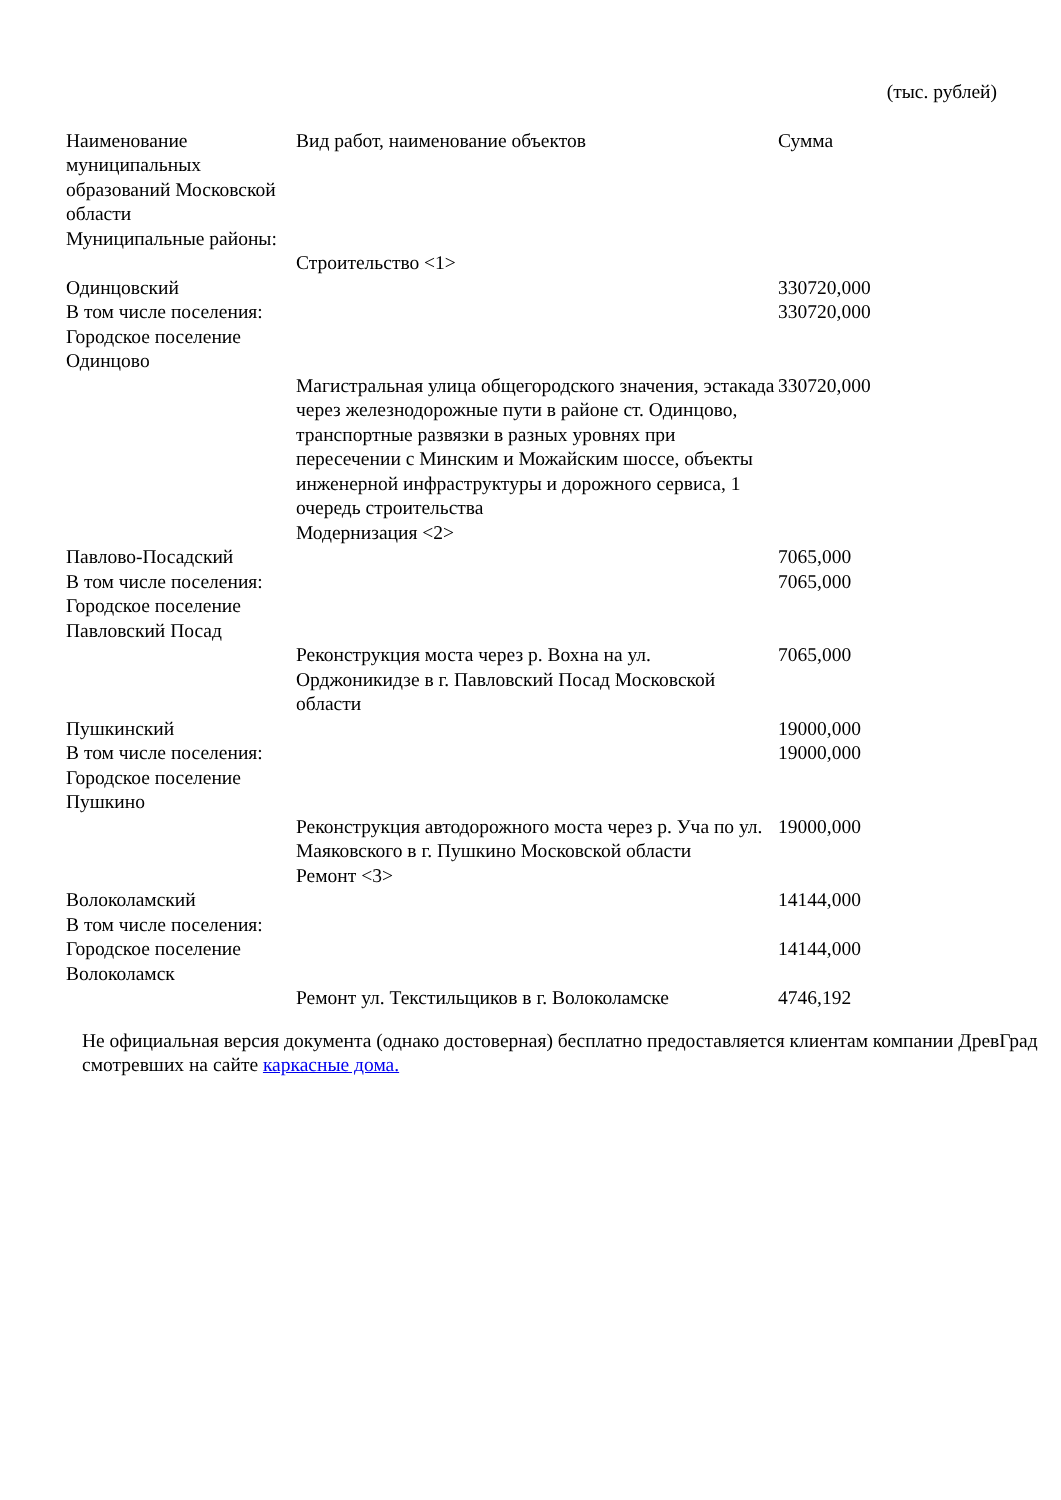(тыс. рублей)
| Наименование муниципальных образований Московской области | Вид работ, наименование объектов | Сумма |
| --- | --- | --- |
| Муниципальные районы: | | |
| | Строительство <1> | |
| Одинцовский | | 330720,000 |
| В том числе поселения: | | 330720,000 |
| Городское поселение Одинцово | | |
| | Магистральная улица общегородского значения, эстакада через железнодорожные пути в районе ст. Одинцово, транспортные развязки в разных уровнях при пересечении с Минским и Можайским шоссе, объекты инженерной инфраструктуры и дорожного сервиса, 1 очередь строительства | 330720,000 |
| | Модернизация <2> | |
| Павлово-Посадский | | 7065,000 |
| В том числе поселения: | | 7065,000 |
| Городское поселение Павловский Посад | | |
| | Реконструкция моста через р. Вохна на ул. Орджоникидзе в г. Павловский Посад Московской области | 7065,000 |
| Пушкинский | | 19000,000 |
| В том числе поселения: | | 19000,000 |
| Городское поселение Пушкино | | |
| | Реконструкция автодорожного моста через р. Уча по ул. Маяковского в г. Пушкино Московской области | 19000,000 |
| | Ремонт <3> | |
| Волоколамский | | 14144,000 |
| В том числе поселения: | | |
| Городское поселение Волоколамск | | 14144,000 |
| | Ремонт ул. Текстильщиков в г. Волоколамске | 4746,192 |
Не официальная версия документа (однако достоверная) бесплатно предоставляется клиентам компании ДревГрад смотревших на сайте каркасные дома.